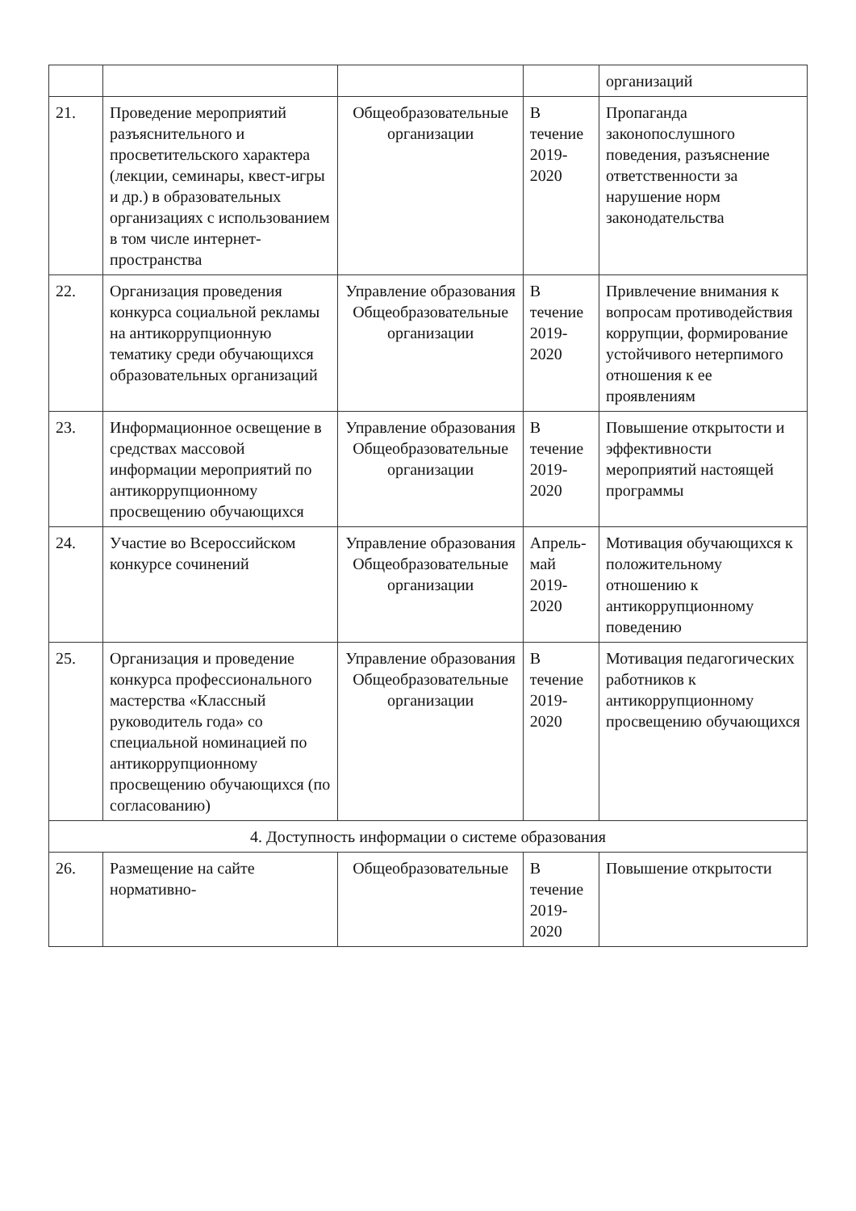| | | | | организаций |
| 21. | Проведение мероприятий разъяснительного и просветительского характера (лекции, семинары, квест-игры и др.) в образовательных организациях с использованием в том числе интернет-пространства | Общеобразовательные организации | В течение 2019-2020 | Пропаганда законопослушного поведения, разъяснение ответственности за нарушение норм законодательства |
| 22. | Организация проведения конкурса социальной рекламы на антикоррупционную тематику среди обучающихся образовательных организаций | Управление образования Общеобразовательные организации | В течение 2019-2020 | Привлечение внимания к вопросам противодействия коррупции, формирование устойчивого нетерпимого отношения к ее проявлениям |
| 23. | Информационное освещение в средствах массовой информации мероприятий по антикоррупционному просвещению обучающихся | Управление образования Общеобразовательные организации | В течение 2019-2020 | Повышение открытости и эффективности мероприятий настоящей программы |
| 24. | Участие во Всероссийском конкурсе сочинений | Управление образования Общеобразовательные организации | Апрель-май 2019-2020 | Мотивация обучающихся к положительному отношению к антикоррупционному поведению |
| 25. | Организация и проведение конкурса профессионального мастерства «Классный руководитель года» со специальной номинацией по антикоррупционному просвещению обучающихся (по согласованию) | Управление образования Общеобразовательные организации | В течение 2019-2020 | Мотивация педагогических работников к антикоррупционному просвещению обучающихся |
| 4. Доступность информации о системе образования | | | | |
| 26. | Размещение на сайте нормативно- | Общеобразовательные | В течение 2019-2020 | Повышение открытости |